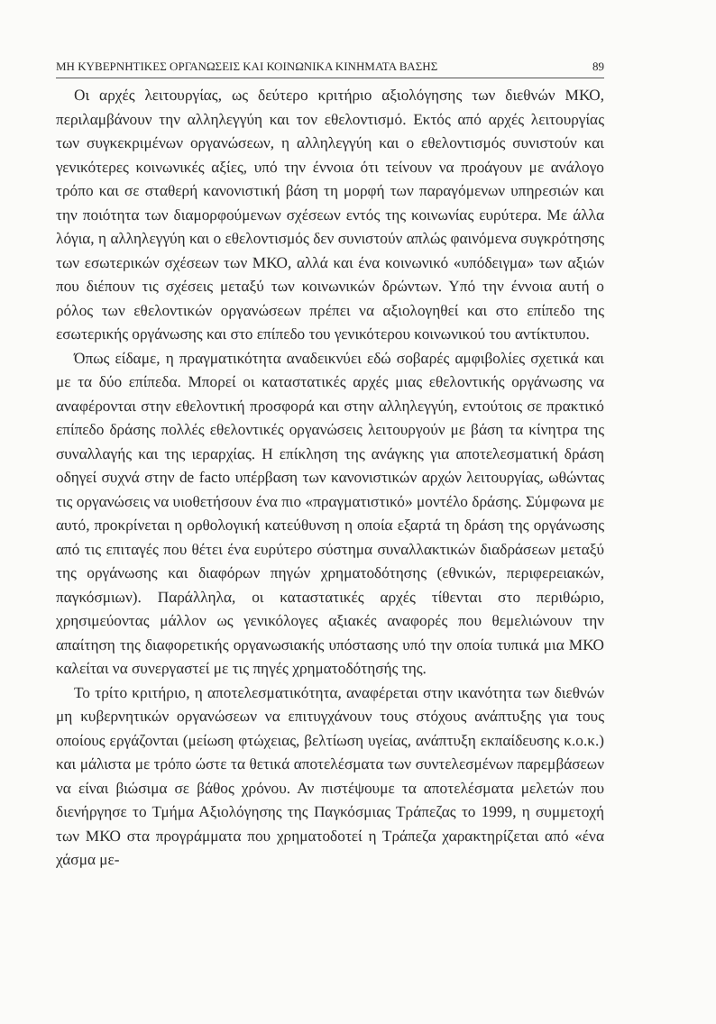ΜΗ ΚΥΒΕΡΝΗΤΙΚΕΣ ΟΡΓΑΝΩΣΕΙΣ ΚΑΙ ΚΟΙΝΩΝΙΚΑ ΚΙΝΗΜΑΤΑ ΒΑΣΗΣ 89
Οι αρχές λειτουργίας, ως δεύτερο κριτήριο αξιολόγησης των διεθνών ΜΚΟ, περιλαμβάνουν την αλληλεγγύη και τον εθελοντισμό. Εκτός από αρχές λειτουργίας των συγκεκριμένων οργανώσεων, η αλληλεγγύη και ο εθελοντισμός συνιστούν και γενικότερες κοινωνικές αξίες, υπό την έννοια ότι τείνουν να προάγουν με ανάλογο τρόπο και σε σταθερή κανονιστική βάση τη μορφή των παραγόμενων υπηρεσιών και την ποιότητα των διαμορφούμενων σχέσεων εντός της κοινωνίας ευρύτερα. Με άλλα λόγια, η αλληλεγγύη και ο εθελοντισμός δεν συνιστούν απλώς φαινόμενα συγκρότησης των εσωτερικών σχέσεων των ΜΚΟ, αλλά και ένα κοινωνικό «υπόδειγμα» των αξιών που διέπουν τις σχέσεις μεταξύ των κοινωνικών δρώντων. Υπό την έννοια αυτή ο ρόλος των εθελοντικών οργανώσεων πρέπει να αξιολογηθεί και στο επίπεδο της εσωτερικής οργάνωσης και στο επίπεδο του γενικότερου κοινωνικού του αντίκτυπου.
Όπως είδαμε, η πραγματικότητα αναδεικνύει εδώ σοβαρές αμφιβολίες σχετικά και με τα δύο επίπεδα. Μπορεί οι καταστατικές αρχές μιας εθελοντικής οργάνωσης να αναφέρονται στην εθελοντική προσφορά και στην αλληλεγγύη, εντούτοις σε πρακτικό επίπεδο δράσης πολλές εθελοντικές οργανώσεις λειτουργούν με βάση τα κίνητρα της συναλλαγής και της ιεραρχίας. Η επίκληση της ανάγκης για αποτελεσματική δράση οδηγεί συχνά στην de facto υπέρβαση των κανονιστικών αρχών λειτουργίας, ωθώντας τις οργανώσεις να υιοθετήσουν ένα πιο «πραγματιστικό» μοντέλο δράσης. Σύμφωνα με αυτό, προκρίνεται η ορθολογική κατεύθυνση η οποία εξαρτά τη δράση της οργάνωσης από τις επιταγές που θέτει ένα ευρύτερο σύστημα συναλλακτικών διαδράσεων μεταξύ της οργάνωσης και διαφόρων πηγών χρηματοδότησης (εθνικών, περιφερειακών, παγκόσμιων). Παράλληλα, οι καταστατικές αρχές τίθενται στο περιθώριο, χρησιμεύοντας μάλλον ως γενικόλογες αξιακές αναφορές που θεμελιώνουν την απαίτηση της διαφορετικής οργανωσιακής υπόστασης υπό την οποία τυπικά μια ΜΚΟ καλείται να συνεργαστεί με τις πηγές χρηματοδότησής της.
Το τρίτο κριτήριο, η αποτελεσματικότητα, αναφέρεται στην ικανότητα των διεθνών μη κυβερνητικών οργανώσεων να επιτυγχάνουν τους στόχους ανάπτυξης για τους οποίους εργάζονται (μείωση φτώχειας, βελτίωση υγείας, ανάπτυξη εκπαίδευσης κ.ο.κ.) και μάλιστα με τρόπο ώστε τα θετικά αποτελέσματα των συντελεσμένων παρεμβάσεων να είναι βιώσιμα σε βάθος χρόνου. Αν πιστέψουμε τα αποτελέσματα μελετών που διενήργησε το Τμήμα Αξιολόγησης της Παγκόσμιας Τράπεζας το 1999, η συμμετοχή των ΜΚΟ στα προγράμματα που χρηματοδοτεί η Τράπεζα χαρακτηρίζεται από «ένα χάσμα με-